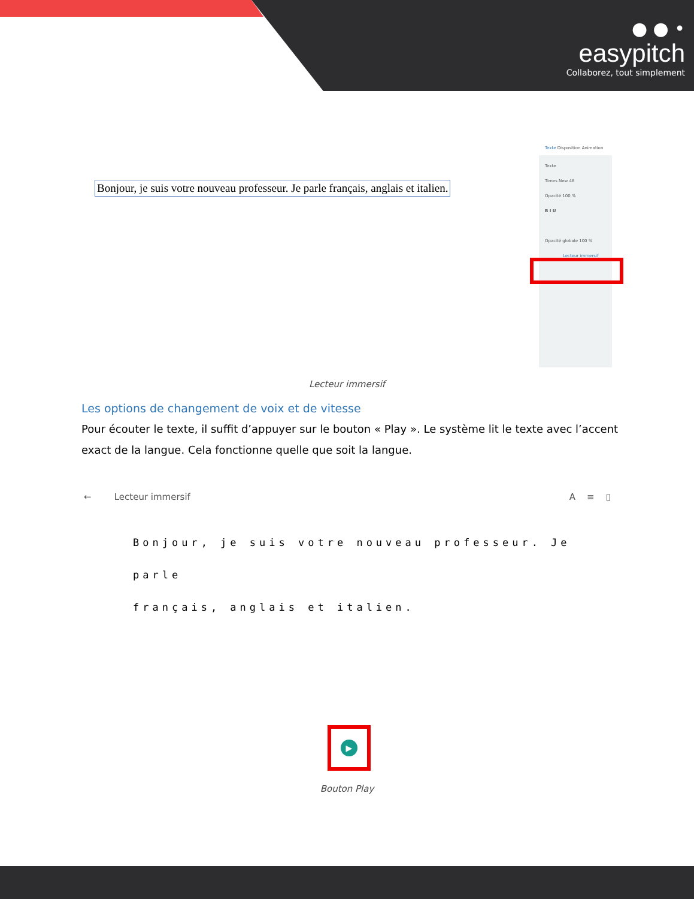● ● •
easypitch
Collaborez, tout simplement
Bonjour, je suis votre nouveau professeur. Je parle français, anglais et italien.
Texte Disposition Animation
Texte
Times New 48
Opacité 100 %
B I U
Opacité globale 100 %
Lecteur immersif
Lecteur immersif
Les options de changement de voix et de vitesse
Pour écouter le texte, il suffit d’appuyer sur le bouton « Play ». Le système lit le texte avec l’accent exact de la langue. Cela fonctionne quelle que soit la langue.
← Lecteur immersif A ≡ ▯
Bonjour, je suis votre nouveau professeur. Je parle
français, anglais et italien.
▶
Bouton Play